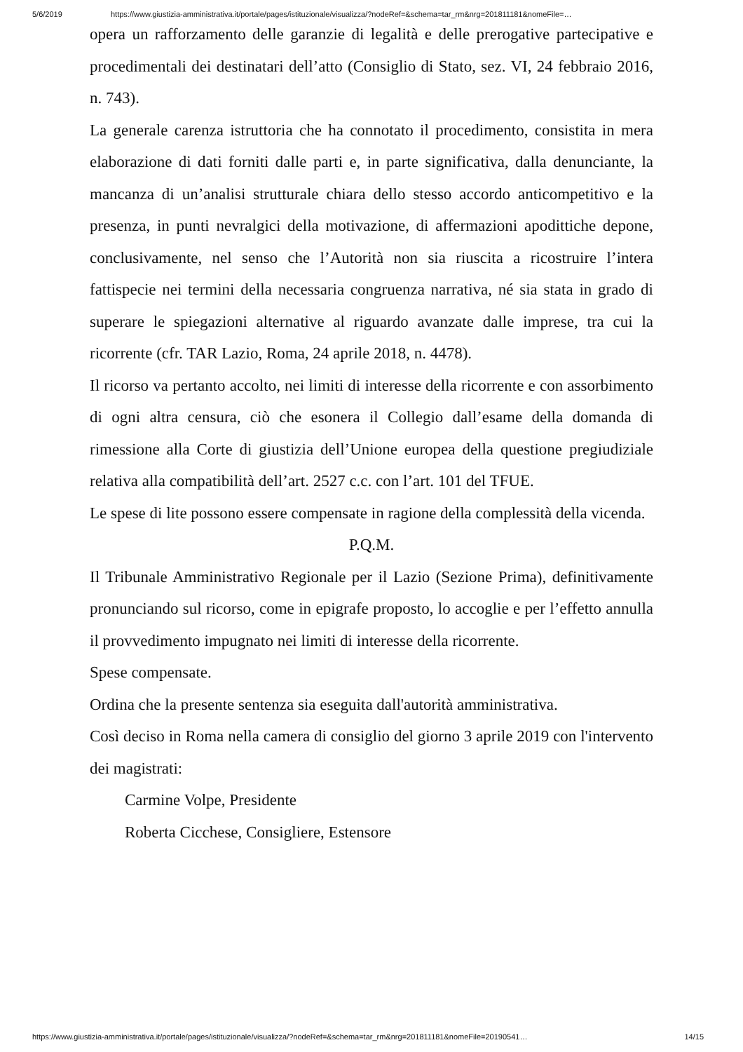5/6/2019 https://www.giustizia-amministrativa.it/portale/pages/istituzionale/visualizza/?nodeRef=&schema=tar_rm&nrg=201811181&nomeFile=…
opera un rafforzamento delle garanzie di legalità e delle prerogative partecipative e procedimentali dei destinatari dell’atto (Consiglio di Stato, sez. VI, 24 febbraio 2016, n. 743).
La generale carenza istruttoria che ha connotato il procedimento, consistita in mera elaborazione di dati forniti dalle parti e, in parte significativa, dalla denunciante, la mancanza di un’analisi strutturale chiara dello stesso accordo anticompetitivo e la presenza, in punti nevralgici della motivazione, di affermazioni apodittiche depone, conclusivamente, nel senso che l’Autorità non sia riuscita a ricostruire l’intera fattispecie nei termini della necessaria congruenza narrativa, né sia stata in grado di superare le spiegazioni alternative al riguardo avanzate dalle imprese, tra cui la ricorrente (cfr. TAR Lazio, Roma, 24 aprile 2018, n. 4478).
Il ricorso va pertanto accolto, nei limiti di interesse della ricorrente e con assorbimento di ogni altra censura, ciò che esonera il Collegio dall’esame della domanda di rimessione alla Corte di giustizia dell’Unione europea della questione pregiudiziale relativa alla compatibilità dell’art. 2527 c.c. con l’art. 101 del TFUE.
Le spese di lite possono essere compensate in ragione della complessità della vicenda.
P.Q.M.
Il Tribunale Amministrativo Regionale per il Lazio (Sezione Prima), definitivamente pronunciando sul ricorso, come in epigrafe proposto, lo accoglie e per l’effetto annulla il provvedimento impugnato nei limiti di interesse della ricorrente.
Spese compensate.
Ordina che la presente sentenza sia eseguita dall'autorità amministrativa.
Così deciso in Roma nella camera di consiglio del giorno 3 aprile 2019 con l'intervento dei magistrati:
Carmine Volpe, Presidente
Roberta Cicchese, Consigliere, Estensore
https://www.giustizia-amministrativa.it/portale/pages/istituzionale/visualizza/?nodeRef=&schema=tar_rm&nrg=201811181&nomeFile=20190541… 14/15